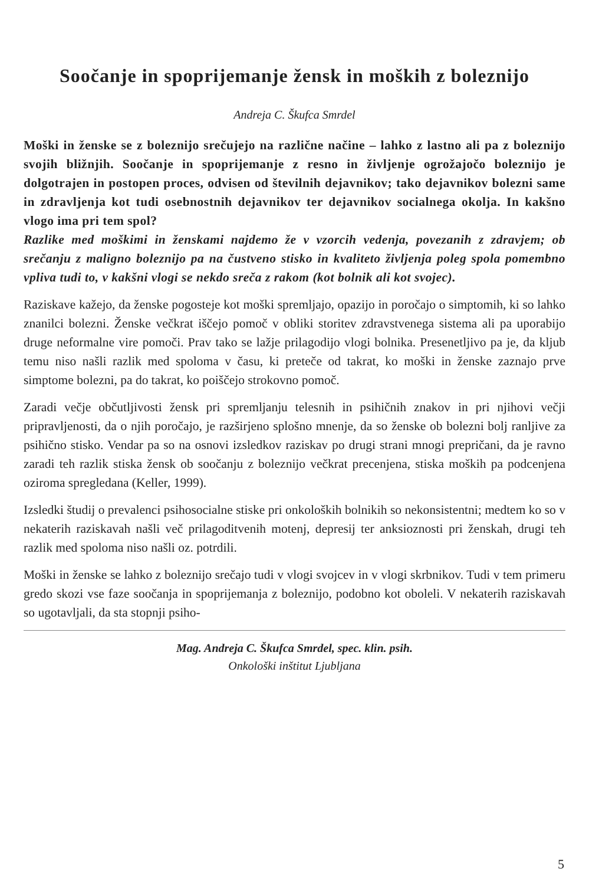Soočanje in spoprijemanje žensk in moških z boleznijo
Andreja C. Škufca Smrdel
Moški in ženske se z boleznijo srečujejo na različne načine – lahko z lastno ali pa z boleznijo svojih bližnjih. Soočanje in spoprijemanje z resno in življenje ogrožajočo boleznijo je dolgotrajen in postopen proces, odvisen od številnih dejavnikov; tako dejavnikov bolezni same in zdravljenja kot tudi osebnostnih dejavnikov ter dejavnikov socialnega okolja. In kakšno vlogo ima pri tem spol?
Razlike med moškimi in ženskami najdemo že v vzorcih vedenja, povezanih z zdravjem; ob srečanju z maligno boleznijo pa na čustveno stisko in kvaliteto življenja poleg spola pomembno vpliva tudi to, v kakšni vlogi se nekdo sreča z rakom (kot bolnik ali kot svojec).
Raziskave kažejo, da ženske pogosteje kot moški spremljajo, opazijo in poročajo o simptomih, ki so lahko znanilci bolezni. Ženske večkrat iščejo pomoč v obliki storitev zdravstvenega sistema ali pa uporabijo druge neformalne vire pomoči. Prav tako se lažje prilagodijo vlogi bolnika. Presenetljivo pa je, da kljub temu niso našli razlik med spoloma v času, ki preteče od takrat, ko moški in ženske zaznajo prve simptome bolezni, pa do takrat, ko poiščejo strokovno pomoč.
Zaradi večje občutljivosti žensk pri spremljanju telesnih in psihičnih znakov in pri njihovi večji pripravljenosti, da o njih poročajo, je razširjeno splošno mnenje, da so ženske ob bolezni bolj ranljive za psihično stisko. Vendar pa so na osnovi izsledkov raziskav po drugi strani mnogi prepričani, da je ravno zaradi teh razlik stiska žensk ob soočanju z boleznijo večkrat precenjena, stiska moških pa podcenjena oziroma spregledana (Keller, 1999).
Izsledki študij o prevalenci psihosocialne stiske pri onkoloških bolnikih so nekonsistentni; medtem ko so v nekaterih raziskavah našli več prilagoditvenih motenj, depresij ter anksioznosti pri ženskah, drugi teh razlik med spoloma niso našli oz. potrdili.
Moški in ženske se lahko z boleznijo srečajo tudi v vlogi svojcev in v vlogi skrbnikov. Tudi v tem primeru gredo skozi vse faze soočanja in spoprijemanja z boleznijo, podobno kot oboleli. V nekaterih raziskavah so ugotavljali, da sta stopnji psiho-
Mag. Andreja C. Škufca Smrdel, spec. klin. psih.
Onkološki inštitut Ljubljana
5